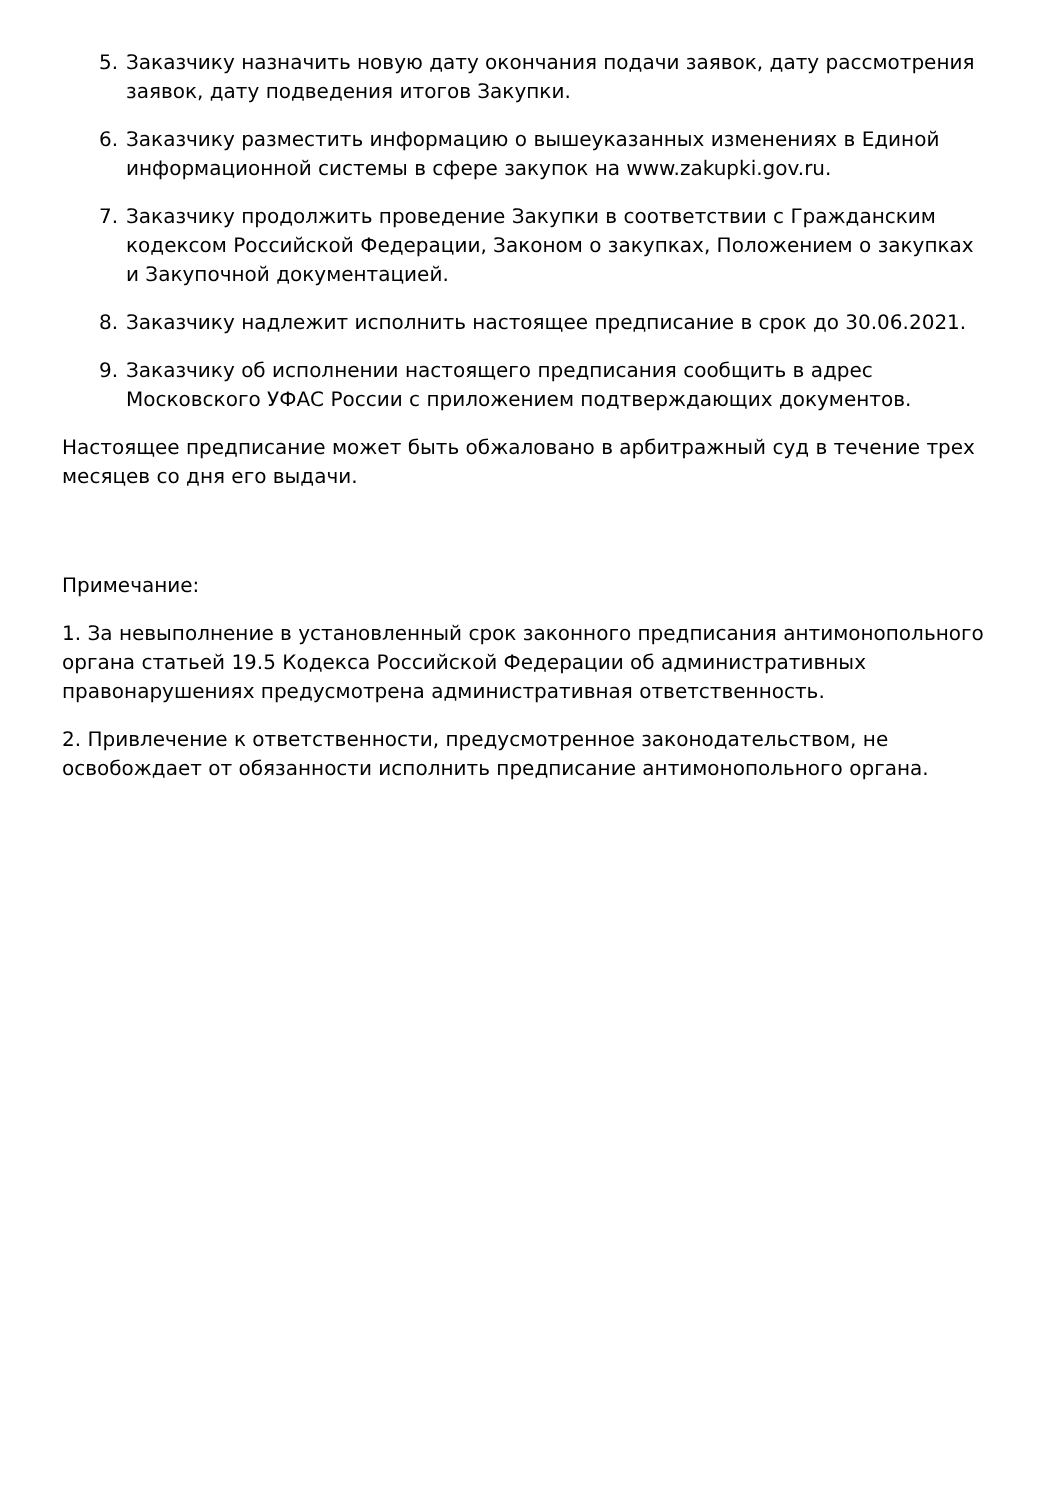5. Заказчику назначить новую дату окончания подачи заявок, дату рассмотрения заявок, дату подведения итогов Закупки.
6. Заказчику разместить информацию о вышеуказанных изменениях в Единой информационной системы в сфере закупок на www.zakupki.gov.ru.
7. Заказчику продолжить проведение Закупки в соответствии с Гражданским кодексом Российской Федерации, Законом о закупках, Положением о закупках и Закупочной документацией.
8. Заказчику надлежит исполнить настоящее предписание в срок до 30.06.2021.
9. Заказчику об исполнении настоящего предписания сообщить в адрес Московского УФАС России с приложением подтверждающих документов.
Настоящее предписание может быть обжаловано в арбитражный суд в течение трех месяцев со дня его выдачи.
Примечание:
1. За невыполнение в установленный срок законного предписания антимонопольного органа статьей 19.5 Кодекса Российской Федерации об административных правонарушениях предусмотрена административная ответственность.
2. Привлечение к ответственности, предусмотренное законодательством, не освобождает от обязанности исполнить предписание антимонопольного органа.